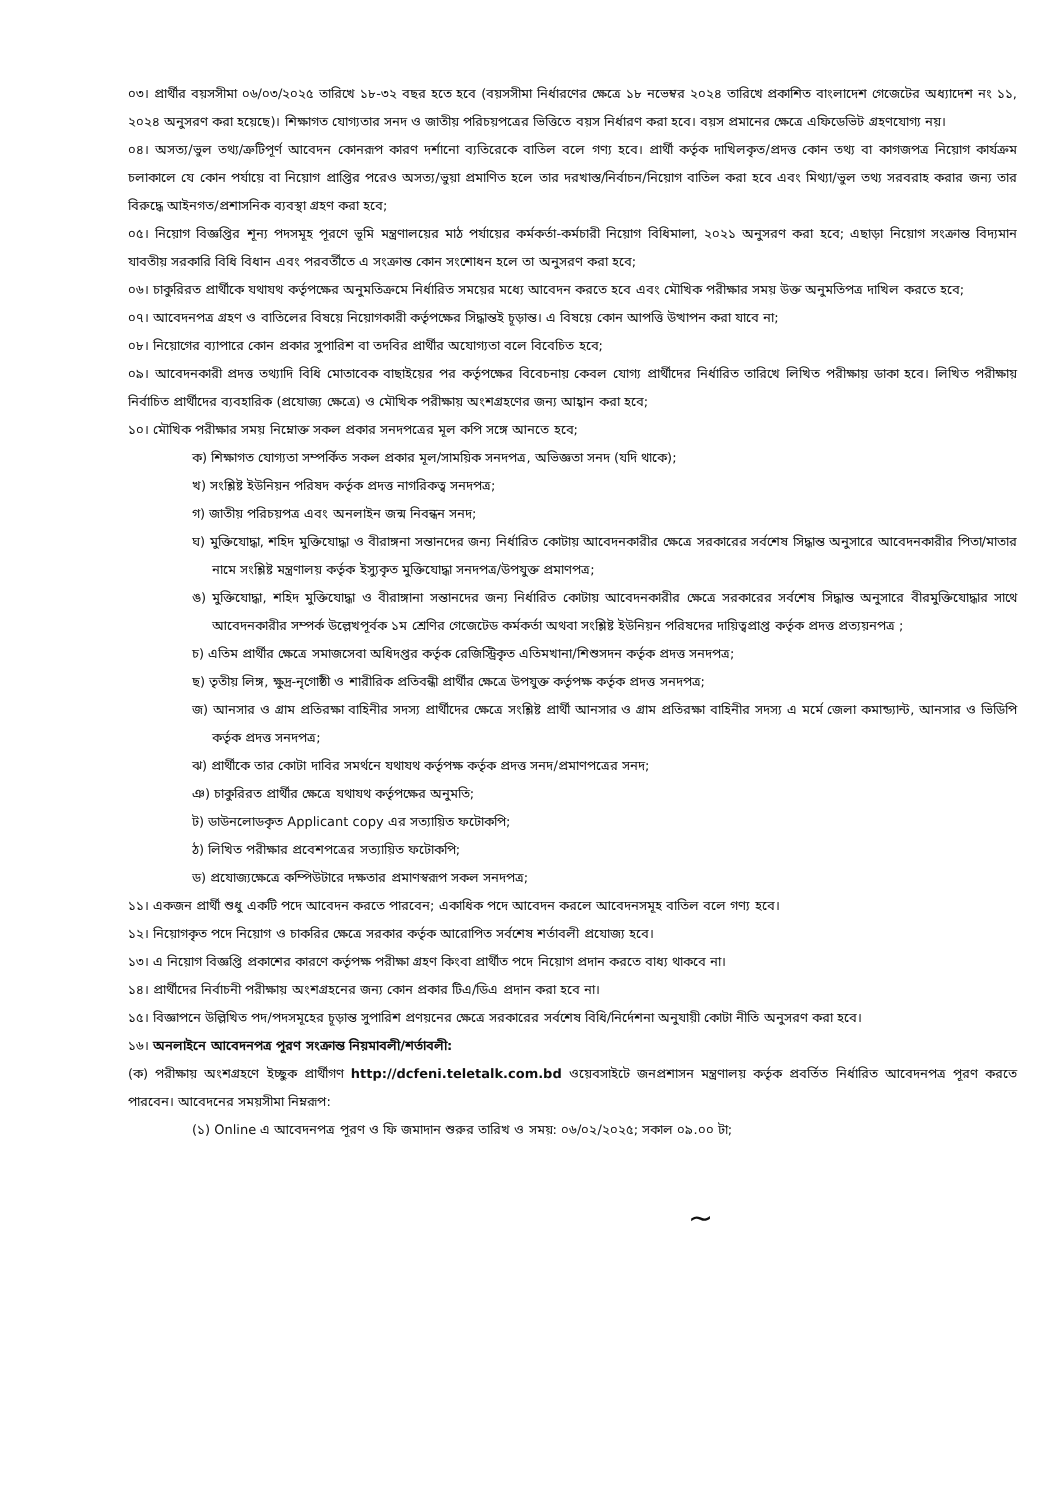০৩। প্রার্থীর বয়সসীমা ০৬/০৩/২০২৫ তারিখে ১৮-৩২ বছর হতে হবে (বয়সসীমা নির্ধারণের ক্ষেত্রে ১৮ নভেম্বর ২০২৪ তারিখে প্রকাশিত বাংলাদেশ গেজেটের অধ্যাদেশ নং ১১, ২০২৪ অনুসরণ করা হয়েছে)। শিক্ষাগত যোগ্যতার সনদ ও জাতীয় পরিচয়পত্রের ভিত্তিতে বয়স নির্ধারণ করা হবে। বয়স প্রমানের ক্ষেত্রে এফিডেভিট গ্রহণযোগ্য নয়।
০৪। অসত্য/ভুল তথ্য/ত্রুটিপূর্ণ আবেদন কোনরূপ কারণ দর্শানো ব্যতিরেকে বাতিল বলে গণ্য হবে। প্রার্থী কর্তৃক দাখিলকৃত/প্রদত্ত কোন তথ্য বা কাগজপত্র নিয়োগ কার্যক্রম চলাকালে যে কোন পর্যায়ে বা নিয়োগ প্রাপ্তির পরেও অসত্য/ভুয়া প্রমাণিত হলে তার দরখাস্ত/নির্বাচন/নিয়োগ বাতিল করা হবে এবং মিথ্যা/ভুল তথ্য সরবরাহ করার জন্য তার বিরুদ্ধে আইনগত/প্রশাসনিক ব্যবস্থা গ্রহণ করা হবে;
০৫। নিয়োগ বিজ্ঞপ্তির শূন্য পদসমূহ পূরণে ভূমি মন্ত্রণালয়ের মাঠ পর্যায়ের কর্মকর্তা-কর্মচারী নিয়োগ বিধিমালা, ২০২১ অনুসরণ করা হবে; এছাড়া নিয়োগ সংক্রান্ত বিদ্যমান যাবতীয় সরকারি বিধি বিধান এবং পরবর্তীতে এ সংক্রান্ত কোন সংশোধন হলে তা অনুসরণ করা হবে;
০৬। চাকুরিরত প্রার্থীকে যথাযথ কর্তৃপক্ষের অনুমতিক্রমে নির্ধারিত সময়ের মধ্যে আবেদন করতে হবে এবং মৌখিক পরীক্ষার সময় উক্ত অনুমতিপত্র দাখিল করতে হবে;
০৭। আবেদনপত্র গ্রহণ ও বাতিলের বিষয়ে নিয়োগকারী কর্তৃপক্ষের সিদ্ধান্তই চূড়ান্ত। এ বিষয়ে কোন আপত্তি উত্থাপন করা যাবে না;
০৮। নিয়োগের ব্যাপারে কোন প্রকার সুপারিশ বা তদবির প্রার্থীর অযোগ্যতা বলে বিবেচিত হবে;
০৯। আবেদনকারী প্রদত্ত তথ্যাদি বিধি মোতাবেক বাছাইয়ের পর কর্তৃপক্ষের বিবেচনায় কেবল যোগ্য প্রার্থীদের নির্ধারিত তারিখে লিখিত পরীক্ষায় ডাকা হবে। লিখিত পরীক্ষায় নির্বাচিত প্রার্থীদের ব্যবহারিক (প্রযোজ্য ক্ষেত্রে) ও মৌখিক পরীক্ষায় অংশগ্রহণের জন্য আহ্বান করা হবে;
১০। মৌখিক পরীক্ষার সময় নিম্নোক্ত সকল প্রকার সনদপত্রের মূল কপি সঙ্গে আনতে হবে;
ক) শিক্ষাগত যোগ্যতা সম্পর্কিত সকল প্রকার মূল/সাময়িক সনদপত্র, অভিজ্ঞতা সনদ (যদি থাকে);
খ) সংশ্লিষ্ট ইউনিয়ন পরিষদ কর্তৃক প্রদত্ত নাগরিকত্ব সনদপত্র;
গ) জাতীয় পরিচয়পত্র এবং অনলাইন জন্ম নিবন্ধন সনদ;
ঘ) মুক্তিযোদ্ধা, শহিদ মুক্তিযোদ্ধা ও বীরাঙ্গনা সন্তানদের জন্য নির্ধারিত কোটায় আবেদনকারীর ক্ষেত্রে সরকারের সর্বশেষ সিদ্ধান্ত অনুসারে আবেদনকারীর পিতা/মাতার নামে সংশ্লিষ্ট মন্ত্রণালয় কর্তৃক ইস্যুকৃত মুক্তিযোদ্ধা সনদপত্র/উপযুক্ত প্রমাণপত্র;
ঙ) মুক্তিযোদ্ধা, শহিদ মুক্তিযোদ্ধা ও বীরাঙ্গানা সন্তানদের জন্য নির্ধারিত কোটায় আবেদনকারীর ক্ষেত্রে সরকারের সর্বশেষ সিদ্ধান্ত অনুসারে বীরমুক্তিযোদ্ধার সাথে আবেদনকারীর সম্পর্ক উল্লেখপূর্বক ১ম শ্রেণির গেজেটেড কর্মকর্তা অথবা সংশ্লিষ্ট ইউনিয়ন পরিষদের দায়িত্বপ্রাপ্ত কর্তৃক প্রদত্ত প্রত্যয়নপত্র ;
চ) এতিম প্রার্থীর ক্ষেত্রে সমাজসেবা অধিদপ্তর কর্তৃক রেজিস্ট্রিকৃত এতিমখানা/শিশুসদন কর্তৃক প্রদত্ত সনদপত্র;
ছ) তৃতীয় লিঙ্গ, ক্ষুদ্র-নৃগোষ্ঠী ও শারীরিক প্রতিবন্ধী প্রার্থীর ক্ষেত্রে উপযুক্ত কর্তৃপক্ষ কর্তৃক প্রদত্ত সনদপত্র;
জ) আনসার ও গ্রাম প্রতিরক্ষা বাহিনীর সদস্য প্রার্থীদের ক্ষেত্রে সংশ্লিষ্ট প্রার্থী আনসার ও গ্রাম প্রতিরক্ষা বাহিনীর সদস্য এ মর্মে জেলা কমান্ড্যান্ট, আনসার ও ভিডিপি কর্তৃক প্রদত্ত সনদপত্র;
ঝ) প্রার্থীকে তার কোটা দাবির সমর্থনে যথাযথ কর্তৃপক্ষ কর্তৃক প্রদত্ত সনদ/প্রমাণপত্রের সনদ;
ঞ) চাকুরিরত প্রার্থীর ক্ষেত্রে যথাযথ কর্তৃপক্ষের অনুমতি;
ট) ডাউনলোডকৃত Applicant copy এর সত্যায়িত ফটোকপি;
ঠ) লিখিত পরীক্ষার প্রবেশপত্রের সত্যায়িত ফটোকপি;
ড) প্রযোজ্যক্ষেত্রে কম্পিউটারে দক্ষতার প্রমাণস্বরূপ সকল সনদপত্র;
১১। একজন প্রার্থী শুধু একটি পদে আবেদন করতে পারবেন; একাধিক পদে আবেদন করলে আবেদনসমূহ বাতিল বলে গণ্য হবে।
১২। নিয়োগকৃত পদে নিয়োগ ও চাকরির ক্ষেত্রে সরকার কর্তৃক আরোপিত সর্বশেষ শর্তাবলী প্রযোজ্য হবে।
১৩। এ নিয়োগ বিজ্ঞপ্তি প্রকাশের কারণে কর্তৃপক্ষ পরীক্ষা গ্রহণ কিংবা প্রার্থীত পদে নিয়োগ প্রদান করতে বাধ্য থাকবে না।
১৪। প্রার্থীদের নির্বাচনী পরীক্ষায় অংশগ্রহনের জন্য কোন প্রকার টিএ/ডিএ প্রদান করা হবে না।
১৫। বিজ্ঞাপনে উল্লিখিত পদ/পদসমূহের চূড়ান্ত সুপারিশ প্রণয়নের ক্ষেত্রে সরকারের সর্বশেষ বিধি/নির্দেশনা অনুযায়ী কোটা নীতি অনুসরণ করা হবে।
১৬। অনলাইনে আবেদনপত্র পূরণ সংক্রান্ত নিয়মাবলী/শর্তাবলী:
(ক) পরীক্ষায় অংশগ্রহণে ইচ্ছুক প্রার্থীগণ http://dcfeni.teletalk.com.bd ওয়েবসাইটে জনপ্রশাসন মন্ত্রণালয় কর্তৃক প্রবর্তিত নির্ধারিত আবেদনপত্র পূরণ করতে পারবেন। আবেদনের সময়সীমা নিম্নরূপ:
(১) Online এ আবেদনপত্র পূরণ ও ফি জমাদান শুরুর তারিখ ও সময়: ০৬/০২/২০২৫; সকাল ০৯.০০ টা;
~